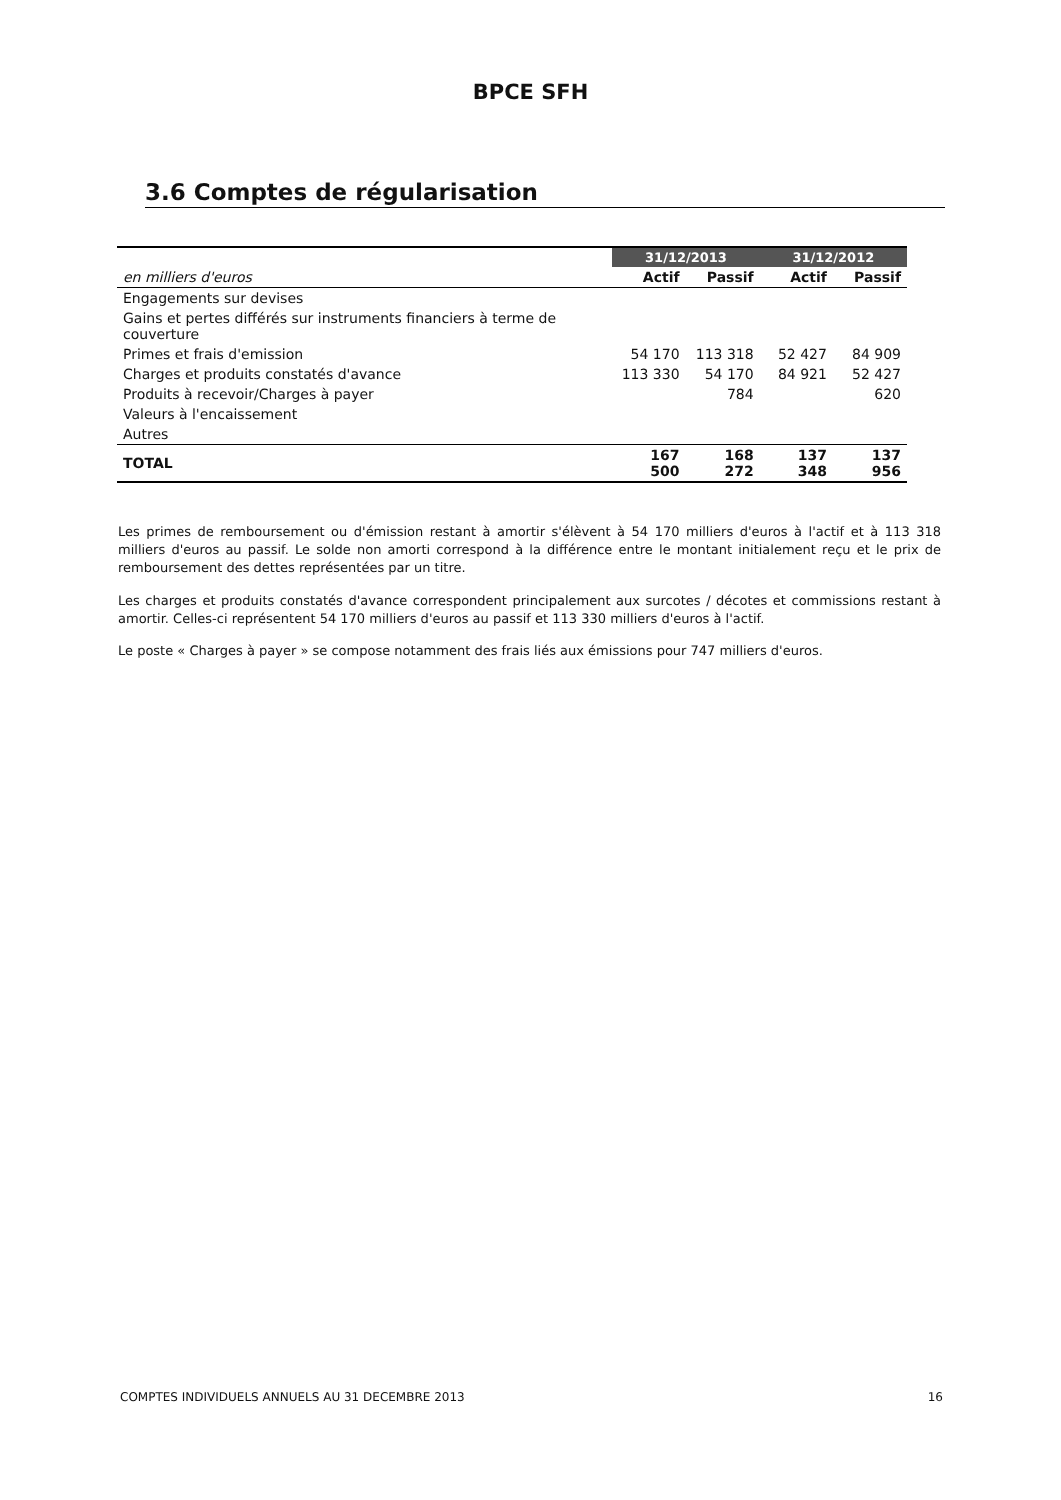BPCE SFH
3.6 Comptes de régularisation
| | 31/12/2013 | | 31/12/2012 | |
| --- | --- | --- | --- | --- |
| en milliers d'euros | Actif | Passif | Actif | Passif |
| Engagements sur devises | | | | |
| Gains et pertes différés sur instruments financiers à terme de couverture | | | | |
| Primes et frais d'emission | 54 170 | 113 318 | 52 427 | 84 909 |
| Charges et produits constatés d'avance | 113 330 | 54 170 | 84 921 | 52 427 |
| Produits à recevoir/Charges à payer | | 784 | | 620 |
| Valeurs à l'encaissement | | | | |
| Autres | | | | |
| TOTAL | 167 500 | 168 272 | 137 348 | 137 956 |
Les primes de remboursement ou d'émission restant à amortir s'élèvent à 54 170 milliers d'euros à l'actif et à 113 318 milliers d'euros au passif. Le solde non amorti correspond à la différence entre le montant initialement reçu et le prix de remboursement des dettes représentées par un titre.
Les charges et produits constatés d'avance correspondent principalement aux surcotes / décotes et commissions restant à amortir. Celles-ci représentent 54 170 milliers d'euros au passif et 113 330 milliers d'euros à l'actif.
Le poste « Charges à payer » se compose notamment des frais liés aux émissions pour 747 milliers d'euros.
COMPTES INDIVIDUELS ANNUELS AU 31 DECEMBRE 2013 16